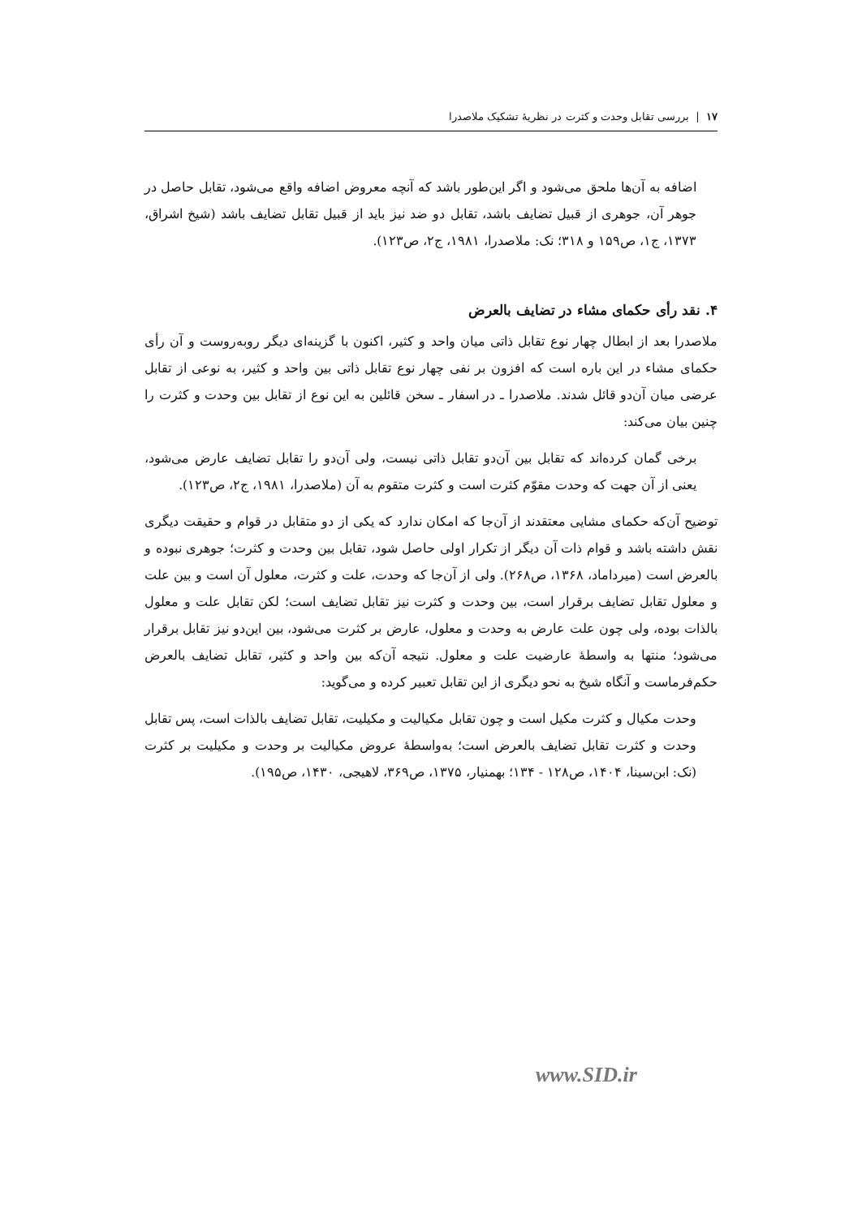۱۷ | بررسی تقابل وحدت و کثرت در نظریهٔ تشکیک ملاصدرا
اضافه به آن‌ها ملحق می‌شود و اگر این‌طور باشد که آنچه معروض اضافه واقع می‌شود، تقابل حاصل در جوهر آن، جوهری از قبیل تضایف باشد، تقابل دو ضد نیز باید از قبیل تقابل تضایف باشد (شیخ اشراق، ۱۳۷۳، ج۱، ص۱۵۹ و ۳۱۸؛ نک: ملاصدرا، ۱۹۸۱، ج۲، ص۱۲۳).
۴. نقد رأی حکمای مشاء در تضایف بالعرض
ملاصدرا بعد از ابطال چهار نوع تقابل ذاتی میان واحد و کثیر، اکنون با گزینه‌ای دیگر روبه‌روست و آن رأی حکمای مشاء در این باره است که افزون بر نفی چهار نوع تقابل ذاتی بین واحد و کثیر، به نوعی از تقابل عرضی میان آن‌دو قائل شدند. ملاصدرا ـ در اسفار ـ سخن قائلین به این نوع از تقابل بین وحدت و کثرت را چنین بیان می‌کند:
برخی گمان کرده‌اند که تقابل بین آن‌دو تقابل ذاتی نیست، ولی آن‌دو را تقابل تضایف عارض می‌شود، یعنی از آن جهت که وحدت مقوّم کثرت است و کثرت متقوم به آن (ملاصدرا، ۱۹۸۱، ج۲، ص۱۲۳).
توضیح آن‌که حکمای مشایی معتقدند از آن‌جا که امکان ندارد که یکی از دو متقابل در قوام و حقیقت دیگری نقش داشته باشد و قوام ذات آن دیگر از تکرار اولی حاصل شود، تقابل بین وحدت و کثرت؛ جوهری نبوده و بالعرض است (میرداماد، ۱۳۶۸، ص۲۶۸). ولی از آن‌جا که وحدت، علت و کثرت، معلول آن است و بین علت و معلول تقابل تضایف برقرار است، بین وحدت و کثرت نیز تقابل تضایف است؛ لکن تقابل علت و معلول بالذات بوده، ولی چون علت عارض به وحدت و معلول، عارض بر کثرت می‌شود، بین این‌دو نیز تقابل برقرار می‌شود؛ منتها به واسطهٔ عارضیت علت و معلول. نتیجه آن‌که بین واحد و کثیر، تقابل تضایف بالعرض حکم‌فرماست و آنگاه شیخ به نحو دیگری از این تقابل تعبیر کرده و می‌گوید:
وحدت مکیال و کثرت مکیل است و چون تقابل مکیالیت و مکیلیت، تقابل تضایف بالذات است، پس تقابل وحدت و کثرت تقابل تضایف بالعرض است؛ به‌واسطهٔ عروض مکیالیت بر وحدت و مکیلیت بر کثرت (نک: ابن‌سینا، ۱۴۰۴، ص۱۲۸ - ۱۳۴؛ بهمنیار، ۱۳۷۵، ص۳۶۹، لاهیجی، ۱۴۳۰، ص۱۹۵).
www.SID.ir